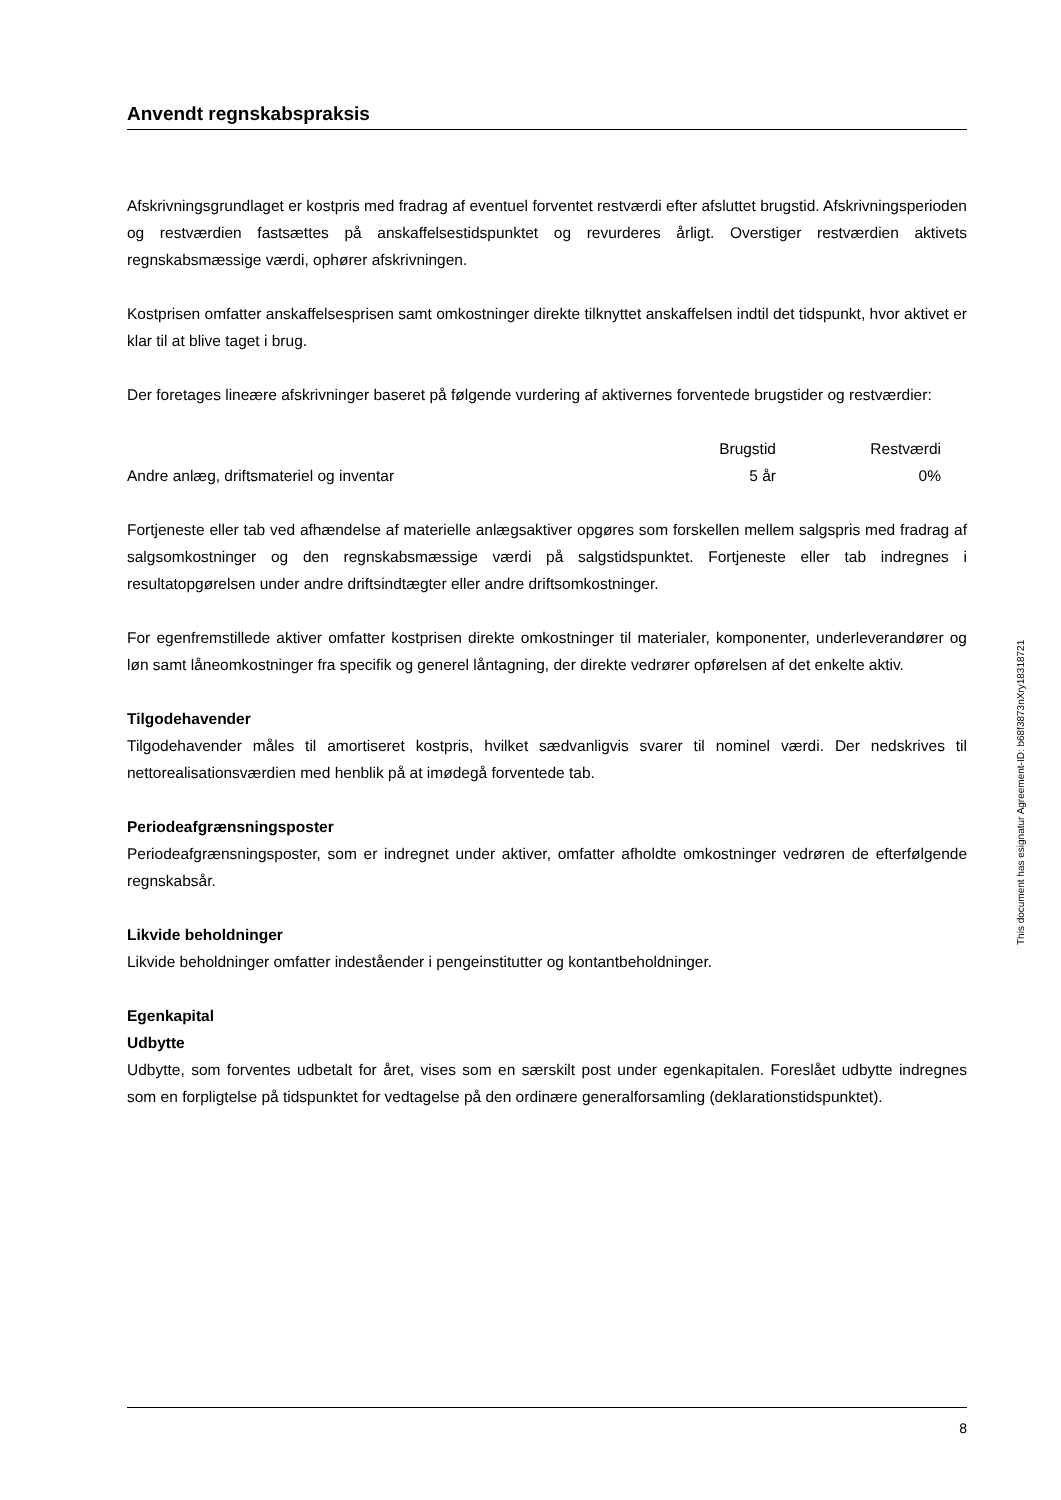Anvendt regnskabspraksis
Afskrivningsgrundlaget er kostpris med fradrag af eventuel forventet restværdi efter afsluttet brugstid. Afskrivningsperioden og restværdien fastsættes på anskaffelsestidspunktet og revurderes årligt. Overstiger restværdien aktivets regnskabsmæssige værdi, ophører afskrivningen.
Kostprisen omfatter anskaffelsesprisen samt omkostninger direkte tilknyttet anskaffelsen indtil det tidspunkt, hvor aktivet er klar til at blive taget i brug.
Der foretages lineære afskrivninger baseret på følgende vurdering af aktivernes forventede brugstider og restværdier:
| | Brugstid | Restværdi |
| --- | --- | --- |
| Andre anlæg, driftsmateriel og inventar | 5 år | 0% |
Fortjeneste eller tab ved afhændelse af materielle anlægsaktiver opgøres som forskellen mellem salgspris med fradrag af salgsomkostninger og den regnskabsmæssige værdi på salgstidspunktet. Fortjeneste eller tab indregnes i resultatopgørelsen under andre driftsindtægter eller andre driftsomkostninger.
For egenfremstillede aktiver omfatter kostprisen direkte omkostninger til materialer, komponenter, underleverandører og løn samt låneomkostninger fra specifik og generel låntagning, der direkte vedrører opførelsen af det enkelte aktiv.
Tilgodehavender
Tilgodehavender måles til amortiseret kostpris, hvilket sædvanligvis svarer til nominel værdi. Der nedskrives til nettorealisationsværdien med henblik på at imødegå forventede tab.
Periodeafgrænsningsposter
Periodeafgrænsningsposter, som er indregnet under aktiver, omfatter afholdte omkostninger vedrøren de efterfølgende regnskabsår.
Likvide beholdninger
Likvide beholdninger omfatter indeståender i pengeinstitutter og kontantbeholdninger.
Egenkapital
Udbytte
Udbytte, som forventes udbetalt for året, vises som en særskilt post under egenkapitalen. Foreslået udbytte indregnes som en forpligtelse på tidspunktet for vedtagelse på den ordinære generalforsamling (deklarationstidspunktet).
This document has esignatur Agreement-ID: b68f3873nXry18318721
8